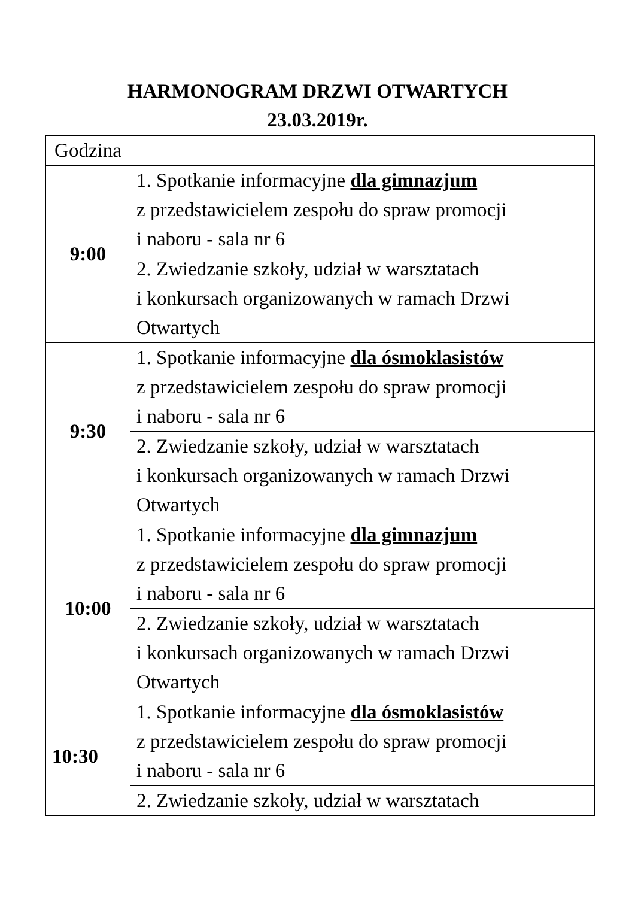HARMONOGRAM DRZWI OTWARTYCH
23.03.2019r.
| Godzina | |
| 9:00 | 1. Spotkanie informacyjne dla gimnazjum z przedstawicielem zespołu do spraw promocji i naboru - sala nr 6 |
| | 2. Zwiedzanie szkoły, udział w warsztatach i konkursach organizowanych w ramach Drzwi Otwartych |
| 9:30 | 1. Spotkanie informacyjne dla ósmoklasistów z przedstawicielem zespołu do spraw promocji i naboru - sala nr 6 |
| | 2. Zwiedzanie szkoły, udział w warsztatach i konkursach organizowanych w ramach Drzwi Otwartych |
| 10:00 | 1. Spotkanie informacyjne dla gimnazjum z przedstawicielem zespołu do spraw promocji i naboru - sala nr 6 |
| | 2. Zwiedzanie szkoły, udział w warsztatach i konkursach organizowanych w ramach Drzwi Otwartych |
| 10:30 | 1. Spotkanie informacyjne dla ósmoklasistów z przedstawicielem zespołu do spraw promocji i naboru - sala nr 6 |
| | 2. Zwiedzanie szkoły, udział w warsztatach |